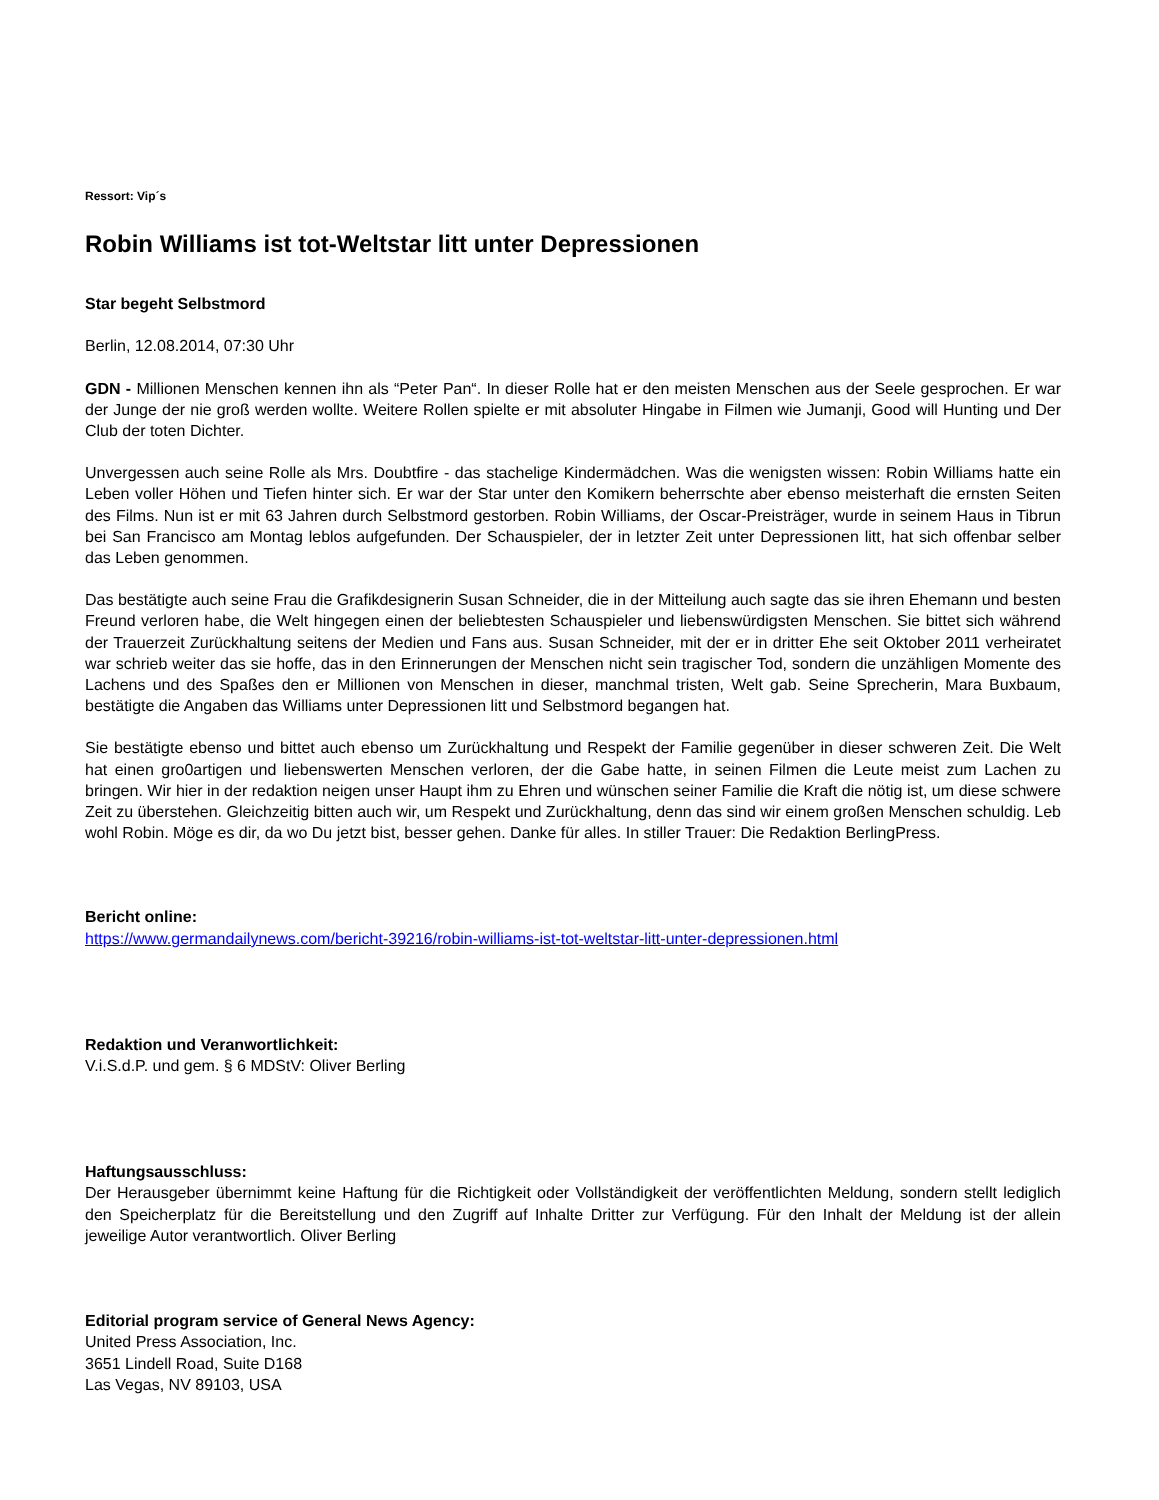Ressort: Vip´s
Robin Williams ist tot-Weltstar litt unter Depressionen
Star begeht Selbstmord
Berlin, 12.08.2014, 07:30 Uhr
GDN - Millionen Menschen kennen ihn als “Peter Pan“. In dieser Rolle hat er den meisten Menschen aus der Seele gesprochen. Er war der Junge der nie groß werden wollte. Weitere Rollen spielte er mit absoluter Hingabe in Filmen wie Jumanji, Good will Hunting und Der Club der toten Dichter.
Unvergessen auch seine Rolle als Mrs. Doubtfire - das stachelige Kindermädchen. Was die wenigsten wissen: Robin Williams hatte ein Leben voller Höhen und Tiefen hinter sich. Er war der Star unter den Komikern beherrschte aber ebenso meisterhaft die ernsten Seiten des Films. Nun ist er mit 63 Jahren durch Selbstmord gestorben. Robin Williams, der Oscar-Preisträger, wurde in seinem Haus in Tibrun bei San Francisco am Montag leblos aufgefunden. Der Schauspieler, der in letzter Zeit unter Depressionen litt, hat sich offenbar selber das Leben genommen.
Das bestätigte auch seine Frau die Grafikdesignerin Susan Schneider, die in der Mitteilung auch sagte das sie ihren Ehemann und besten Freund verloren habe, die Welt hingegen einen der beliebtesten Schauspieler und liebenswürdigsten Menschen. Sie bittet sich während der Trauerzeit Zurückhaltung seitens der Medien und Fans aus. Susan Schneider, mit der er in dritter Ehe seit Oktober 2011 verheiratet war schrieb weiter das sie hoffe, das in den Erinnerungen der Menschen nicht sein tragischer Tod, sondern die unzähligen Momente des Lachens und des Spaßes den er Millionen von Menschen in dieser, manchmal tristen, Welt gab. Seine Sprecherin, Mara Buxbaum, bestätigte die Angaben das Williams unter Depressionen litt und Selbstmord begangen hat.
Sie bestätigte ebenso und bittet auch ebenso um Zurückhaltung und Respekt der Familie gegenüber in dieser schweren Zeit. Die Welt hat einen gro0artigen und liebenswerten Menschen verloren, der die Gabe hatte, in seinen Filmen die Leute meist zum Lachen zu bringen. Wir hier in der redaktion neigen unser Haupt ihm zu Ehren und wünschen seiner Familie die Kraft die nötig ist, um diese schwere Zeit zu überstehen. Gleichzeitig bitten auch wir, um Respekt und Zurückhaltung, denn das sind wir einem großen Menschen schuldig. Leb wohl Robin. Möge es dir, da wo Du jetzt bist, besser gehen. Danke für alles. In stiller Trauer: Die Redaktion BerlingPress.
Bericht online:
https://www.germandailynews.com/bericht-39216/robin-williams-ist-tot-weltstar-litt-unter-depressionen.html
Redaktion und Veranwortlichkeit:
V.i.S.d.P. und gem. § 6 MDStV: Oliver Berling
Haftungsausschluss:
Der Herausgeber übernimmt keine Haftung für die Richtigkeit oder Vollständigkeit der veröffentlichten Meldung, sondern stellt lediglich den Speicherplatz für die Bereitstellung und den Zugriff auf Inhalte Dritter zur Verfügung. Für den Inhalt der Meldung ist der allein jeweilige Autor verantwortlich. Oliver Berling
Editorial program service of General News Agency:
United Press Association, Inc.
3651 Lindell Road, Suite D168
Las Vegas, NV 89103, USA